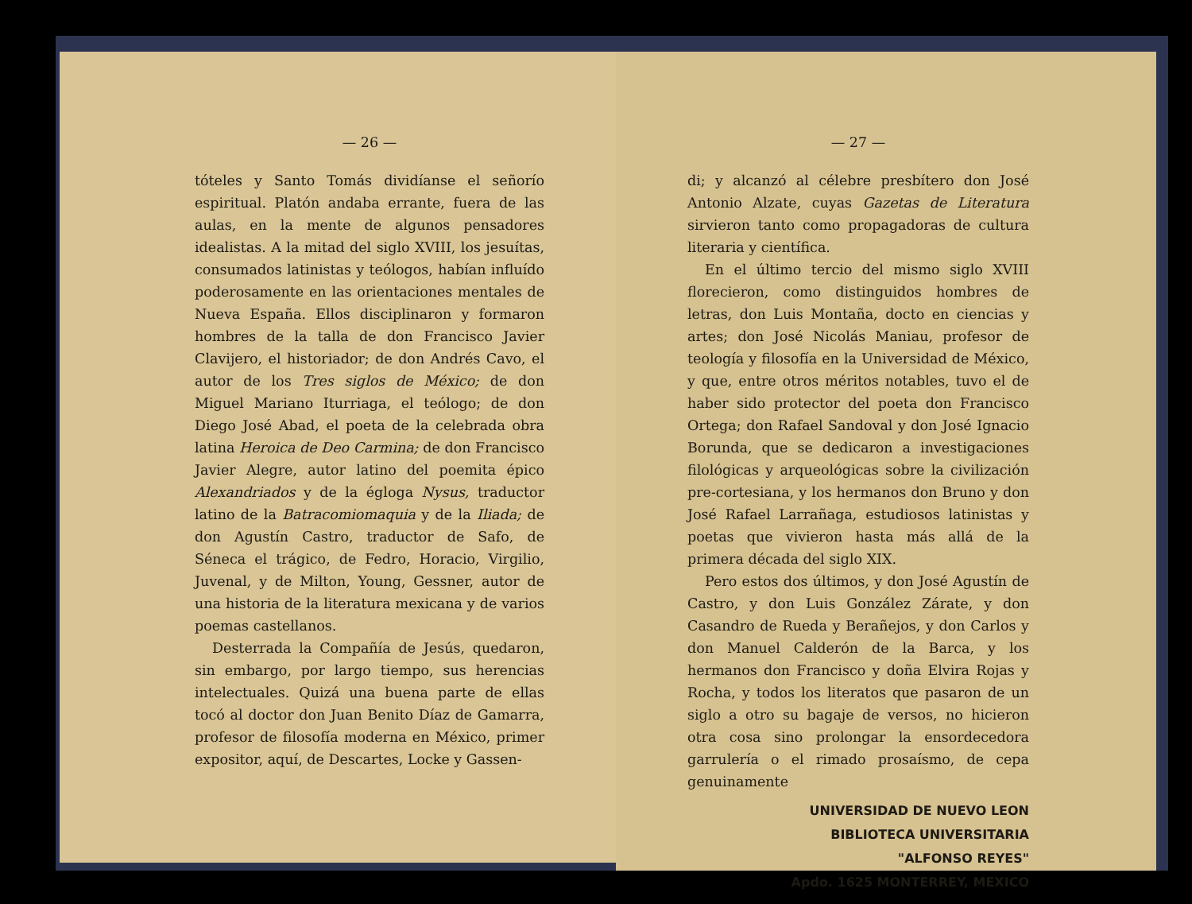— 26 —
tóteles y Santo Tomás dividíanse el señorío espiritual. Platón andaba errante, fuera de las aulas, en la mente de algunos pensadores idealistas. A la mitad del siglo XVIII, los jesuítas, consumados latinistas y teólogos, habían influído poderosamente en las orientaciones mentales de Nueva España. Ellos disciplinaron y formaron hombres de la talla de don Francisco Javier Clavijero, el historiador; de don Andrés Cavo, el autor de los Tres siglos de México; de don Miguel Mariano Iturriaga, el teólogo; de don Diego José Abad, el poeta de la celebrada obra latina Heroica de Deo Carmina; de don Francisco Javier Alegre, autor latino del poemita épico Alexandriados y de la égloga Nysus, traductor latino de la Batracomiomaquia y de la Iliada; de don Agustín Castro, traductor de Safo, de Séneca el trágico, de Fedro, Horacio, Virgilio, Juvenal, y de Milton, Young, Gessner, autor de una historia de la literatura mexicana y de varios poemas castellanos.
Desterrada la Compañía de Jesús, quedaron, sin embargo, por largo tiempo, sus herencias intelectuales. Quizá una buena parte de ellas tocó al doctor don Juan Benito Díaz de Gamarra, profesor de filosofía moderna en México, primer expositor, aquí, de Descartes, Locke y Gassen-
— 27 —
di; y alcanzó al célebre presbítero don José Antonio Alzate, cuyas Gazetas de Literatura sirvieron tanto como propagadoras de cultura literaria y científica.
En el último tercio del mismo siglo XVIII florecieron, como distinguidos hombres de letras, don Luis Montaña, docto en ciencias y artes; don José Nicolás Maniau, profesor de teología y filosofía en la Universidad de México, y que, entre otros méritos notables, tuvo el de haber sido protector del poeta don Francisco Ortega; don Rafael Sandoval y don José Ignacio Borunda, que se dedicaron a investigaciones filológicas y arqueológicas sobre la civilización pre-cortesiana, y los hermanos don Bruno y don José Rafael Larrañaga, estudiosos latinistas y poetas que vivieron hasta más allá de la primera década del siglo XIX.
Pero estos dos últimos, y don José Agustín de Castro, y don Luis González Zárate, y don Casandro de Rueda y Berañejos, y don Carlos y don Manuel Calderón de la Barca, y los hermanos don Francisco y doña Elvira Rojas y Rocha, y todos los literatos que pasaron de un siglo a otro su bagaje de versos, no hicieron otra cosa sino prolongar la ensordecedora garrulería o el rimado prosaísmo, de cepa genuinamente
UNIVERSIDAD DE NUEVO LEON
BIBLIOTECA UNIVERSITARIA
"ALFONSO REYES"
Apdo. 1625 MONTERREY, MEXICO